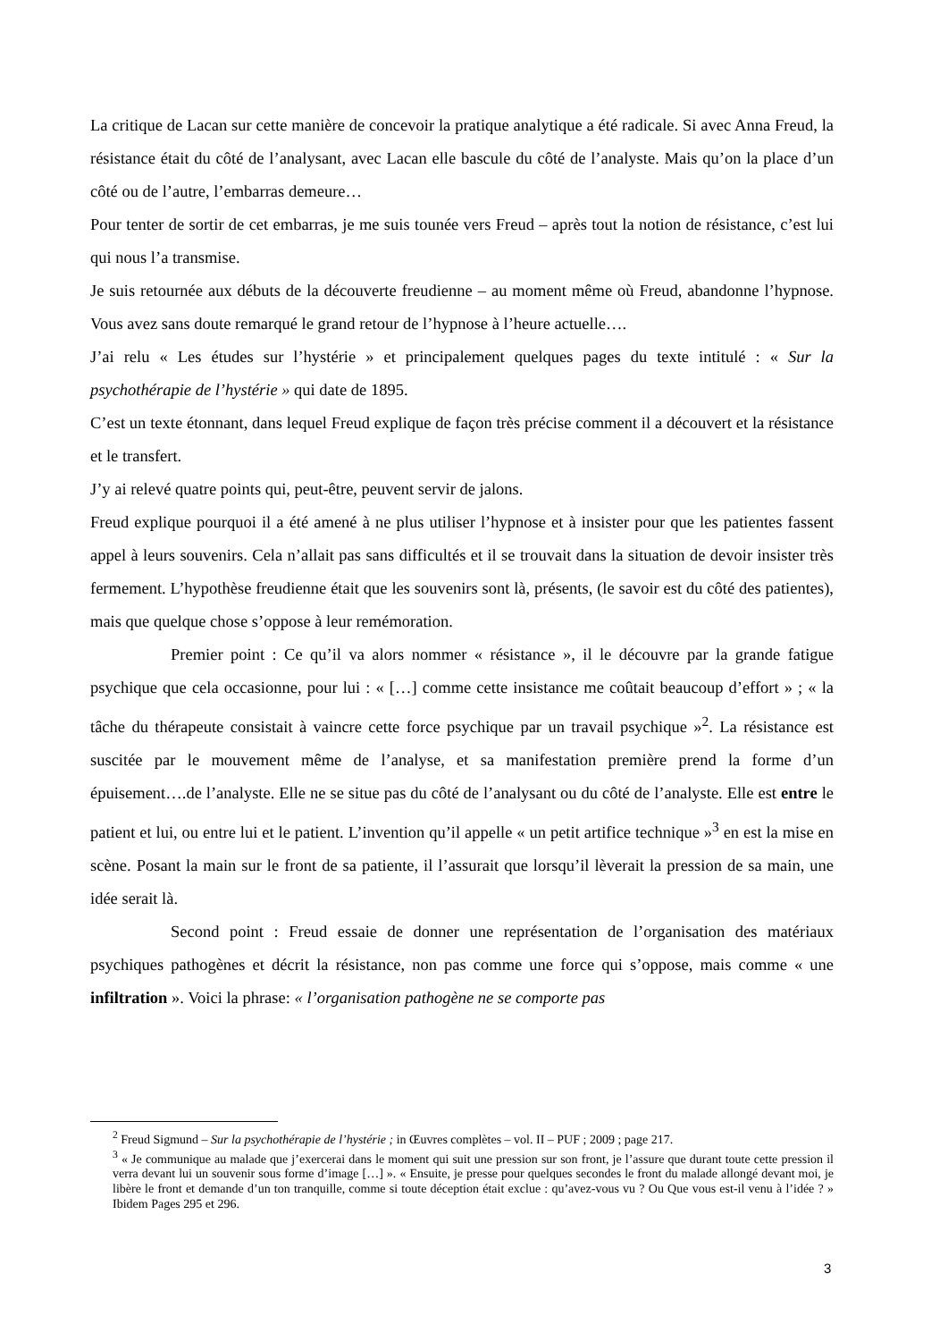La critique de Lacan sur cette manière de concevoir la pratique analytique a été radicale. Si avec Anna Freud, la résistance était du côté de l’analysant, avec Lacan elle bascule du côté de l’analyste. Mais qu’on la place d’un côté ou de l’autre, l’embarras demeure…
Pour tenter de sortir de cet embarras, je me suis tounée vers Freud – après tout la notion de résistance, c’est lui qui nous l’a transmise.
Je suis retournée aux débuts de la découverte freudienne – au moment même où Freud, abandonne l’hypnose. Vous avez sans doute remarqué le grand retour de l’hypnose à l’heure actuelle….
J’ai relu « Les études sur l’hystérie » et principalement quelques pages du texte intitulé : « Sur la psychothérapie de l’hystérie » qui date de 1895.
C’est un texte étonnant, dans lequel Freud explique de façon très précise comment il a découvert et la résistance et le transfert.
J’y ai relevé quatre points qui, peut-être, peuvent servir de jalons.
Freud explique pourquoi il a été amené à ne plus utiliser l’hypnose et à insister pour que les patientes fassent appel à leurs souvenirs. Cela n’allait pas sans difficultés et il se trouvait dans la situation de devoir insister très fermement. L’hypothèse freudienne était que les souvenirs sont là, présents, (le savoir est du côté des patientes), mais que quelque chose s’oppose à leur remémoration.
Premier point : Ce qu’il va alors nommer « résistance », il le découvre par la grande fatigue psychique que cela occasionne, pour lui : « […] comme cette insistance me coûtait beaucoup d’effort » ; « la tâche du thérapeute consistait à vaincre cette force psychique par un travail psychique »<sup>2</sup>. La résistance est suscitée par le mouvement même de l’analyse, et sa manifestation première prend la forme d’un épuisement….de l’analyste. Elle ne se situe pas du côté de l’analysant ou du côté de l’analyste. Elle est entre le patient et lui, ou entre lui et le patient. L’invention qu’il appelle « un petit artifice technique »<sup>3</sup> en est la mise en scène. Posant la main sur le front de sa patiente, il l’assurait que lorsqu’il lèverait la pression de sa main, une idée serait là.
Second point : Freud essaie de donner une représentation de l’organisation des matériaux psychiques pathogènes et décrit la résistance, non pas comme une force qui s’oppose, mais comme « une infiltration ». Voici la phrase: « l’organisation pathogène ne se comporte pas
<sup>2</sup> Freud Sigmund – Sur la psychothérapie de l’hystérie ; in Œuvres complètes – vol. II – PUF ; 2009 ; page 217.
<sup>3</sup> « Je communique au malade que j’exercerai dans le moment qui suit une pression sur son front, je l’assure que durant toute cette pression il verra devant lui un souvenir sous forme d’image […] ». « Ensuite, je presse pour quelques secondes le front du malade allongé devant moi, je libère le front et demande d’un ton tranquille, comme si toute déception était exclue : qu’avez-vous vu ? Ou Que vous est-il venu à l’idée ? » Ibidem Pages 295 et 296.
3